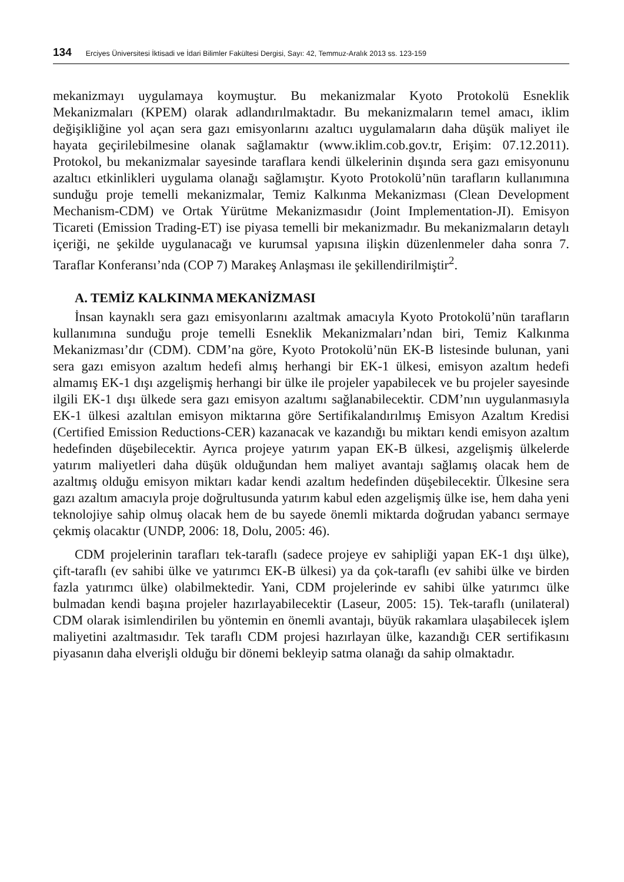134 Erciyes Üniversitesi İktisadi ve İdari Bilimler Fakültesi Dergisi, Sayı: 42, Temmuz-Aralık 2013 ss. 123-159
mekanizmayı uygulamaya koymuştur. Bu mekanizmalar Kyoto Protokolü Esneklik Mekanizmaları (KPEM) olarak adlandırılmaktadır. Bu mekanizmaların temel amacı, iklim değişikliğine yol açan sera gazı emisyonlarını azaltıcı uygulamaların daha düşük maliyet ile hayata geçirilebilmesine olanak sağlamaktır (www.iklim.cob.gov.tr, Erişim: 07.12.2011). Protokol, bu mekanizmalar sayesinde taraflara kendi ülkelerinin dışında sera gazı emisyonunu azaltıcı etkinlikleri uygulama olanağı sağlamıştır. Kyoto Protokolü’nün tarafların kullanımına sunduğu proje temelli mekanizmalar, Temiz Kalkınma Mekanizması (Clean Development Mechanism-CDM) ve Ortak Yürütme Mekanizmasıdır (Joint Implementation-JI). Emisyon Ticareti (Emission Trading-ET) ise piyasa temelli bir mekanizmadır. Bu mekanizmaların detaylı içeriği, ne şekilde uygulanacağı ve kurumsal yapısına ilişkin düzenlenmeler daha sonra 7. Taraflar Konferansı’nda (COP 7) Marakeş Anlaşması ile şekillendirilmiştir<sup>2</sup>.
A. TEMİZ KALKINMA MEKANİZMASI
İnsan kaynaklı sera gazı emisyonlarını azaltmak amacıyla Kyoto Protokolü’nün tarafların kullanımına sunduğu proje temelli Esneklik Mekanizmaları’ndan biri, Temiz Kalkınma Mekanizması’dır (CDM). CDM’na göre, Kyoto Protokolü’nün EK-B listesinde bulunan, yani sera gazı emisyon azaltım hedefi almış herhangi bir EK-1 ülkesi, emisyon azaltım hedefi almamış EK-1 dışı azgelişmiş herhangi bir ülke ile projeler yapabilecek ve bu projeler sayesinde ilgili EK-1 dışı ülkede sera gazı emisyon azaltımı sağlanabilecektir. CDM’nın uygulanmasıyla EK-1 ülkesi azaltılan emisyon miktarına göre Sertifikalandırılmış Emisyon Azaltım Kredisi (Certified Emission Reductions-CER) kazanacak ve kazandığı bu miktarı kendi emisyon azaltım hedefinden düşebilecektir. Ayrıca projeye yatırım yapan EK-B ülkesi, azgelişmiş ülkelerde yatırım maliyetleri daha düşük olduğundan hem maliyet avantajı sağlamış olacak hem de azaltmış olduğu emisyon miktarı kadar kendi azaltım hedefinden düşebilecektir. Ülkesine sera gazı azaltım amacıyla proje doğrultusunda yatırım kabul eden azgelişmiş ülke ise, hem daha yeni teknolojiye sahip olmuş olacak hem de bu sayede önemli miktarda doğrudan yabancı sermaye çekmiş olacaktır (UNDP, 2006: 18, Dolu, 2005: 46).
CDM projelerinin tarafları tek-taraflı (sadece projeye ev sahipliği yapan EK-1 dışı ülke), çift-taraflı (ev sahibi ülke ve yatırımcı EK-B ülkesi) ya da çok-taraflı (ev sahibi ülke ve birden fazla yatırımcı ülke) olabilmektedir. Yani, CDM projelerinde ev sahibi ülke yatırımcı ülke bulmadan kendi başına projeler hazırlayabilecektir (Laseur, 2005: 15). Tek-taraflı (unilateral) CDM olarak isimlendirilen bu yöntemin en önemli avantajı, büyük rakamlara ulaşabilecek işlem maliyetini azaltmasıdır. Tek taraflı CDM projesi hazırlayan ülke, kazandığı CER sertifikasını piyasanın daha elverişli olduğu bir dönemi bekleyip satma olanağı da sahip olmaktadır.